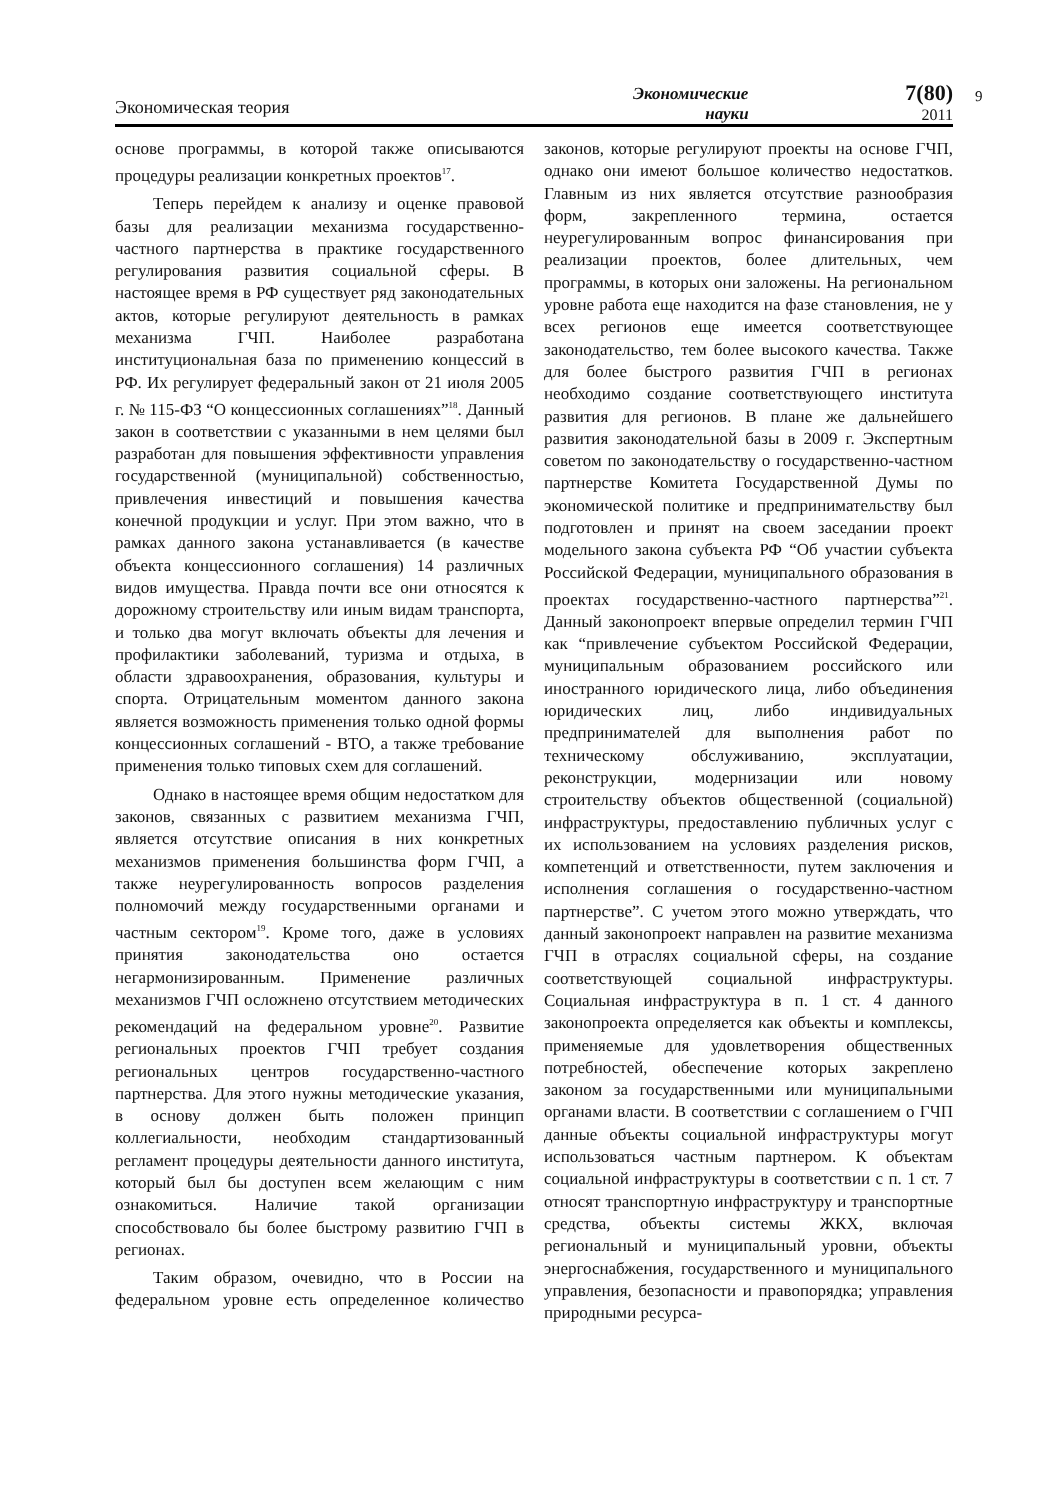Экономическая теория
Экономические
науки
7(80)
2011
9
основе программы, в которой также описываются процедуры реализации конкретных проектов<sup>17</sup>.
Теперь перейдем к анализу и оценке правовой базы для реализации механизма государственно-частного партнерства в практике государственного регулирования развития социальной сферы. В настоящее время в РФ существует ряд законодательных актов, которые регулируют деятельность в рамках механизма ГЧП. Наиболее разработана институциональная база по применению концессий в РФ. Их регулирует федеральный закон от 21 июля 2005 г. № 115-ФЗ “О концессионных соглашениях”<sup>18</sup>. Данный закон в соответствии с указанными в нем целями был разработан для повышения эффективности управления государственной (муниципальной) собственностью, привлечения инвестиций и повышения качества конечной продукции и услуг. При этом важно, что в рамках данного закона устанавливается (в качестве объекта концессионного соглашения) 14 различных видов имущества. Правда почти все они относятся к дорожному строительству или иным видам транспорта, и только два могут включать объекты для лечения и профилактики заболеваний, туризма и отдыха, в области здравоохранения, образования, культуры и спорта. Отрицательным моментом данного закона является возможность применения только одной формы концессионных соглашений - ВТО, а также требование применения только типовых схем для соглашений.
Однако в настоящее время общим недостатком для законов, связанных с развитием механизма ГЧП, является отсутствие описания в них конкретных механизмов применения большинства форм ГЧП, а также неурегулированность вопросов разделения полномочий между государственными органами и частным сектором<sup>19</sup>. Кроме того, даже в условиях принятия законодательства оно остается негармонизированным. Применение различных механизмов ГЧП осложнено отсутствием методических рекомендаций на федеральном уровне<sup>20</sup>. Развитие региональных проектов ГЧП требует создания региональных центров государственно-частного партнерства. Для этого нужны методические указания, в основу должен быть положен принцип коллегиальности, необходим стандартизованный регламент процедуры деятельности данного института, который был бы доступен всем желающим с ним ознакомиться. Наличие такой организации способствовало бы более быстрому развитию ГЧП в регионах.
Таким образом, очевидно, что в России на федеральном уровне есть определенное количество законов, которые регулируют проекты на основе ГЧП, однако они имеют большое количество недостатков. Главным из них является отсутствие разнообразия форм, закрепленного термина, остается неурегулированным вопрос финансирования при реализации проектов, более длительных, чем программы, в которых они заложены. На региональном уровне работа еще находится на фазе становления, не у всех регионов еще имеется соответствующее законодательство, тем более высокого качества. Также для более быстрого развития ГЧП в регионах необходимо создание соответствующего института развития для регионов. В плане же дальнейшего развития законодательной базы в 2009 г. Экспертным советом по законодательству о государственно-частном партнерстве Комитета Государственной Думы по экономической политике и предпринимательству был подготовлен и принят на своем заседании проект модельного закона субъекта РФ “Об участии субъекта Российской Федерации, муниципального образования в проектах государственно-частного партнерства”<sup>21</sup>. Данный законопроект впервые определил термин ГЧП как “привлечение субъектом Российской Федерации, муниципальным образованием российского или иностранного юридического лица, либо объединения юридических лиц, либо индивидуальных предпринимателей для выполнения работ по техническому обслуживанию, эксплуатации, реконструкции, модернизации или новому строительству объектов общественной (социальной) инфраструктуры, предоставлению публичных услуг с их использованием на условиях разделения рисков, компетенций и ответственности, путем заключения и исполнения соглашения о государственно-частном партнерстве”. С учетом этого можно утверждать, что данный законопроект направлен на развитие механизма ГЧП в отраслях социальной сферы, на создание соответствующей социальной инфраструктуры. Социальная инфраструктура в п. 1 ст. 4 данного законопроекта определяется как объекты и комплексы, применяемые для удовлетворения общественных потребностей, обеспечение которых закреплено законом за государственными или муниципальными органами власти. В соответствии с соглашением о ГЧП данные объекты социальной инфраструктуры могут использоваться частным партнером. К объектам социальной инфраструктуры в соответствии с п. 1 ст. 7 относят транспортную инфраструктуру и транспортные средства, объекты системы ЖКХ, включая региональный и муниципальный уровни, объекты энергоснабжения, государственного и муниципального управления, безопасности и правопорядка; управления природными ресурса-